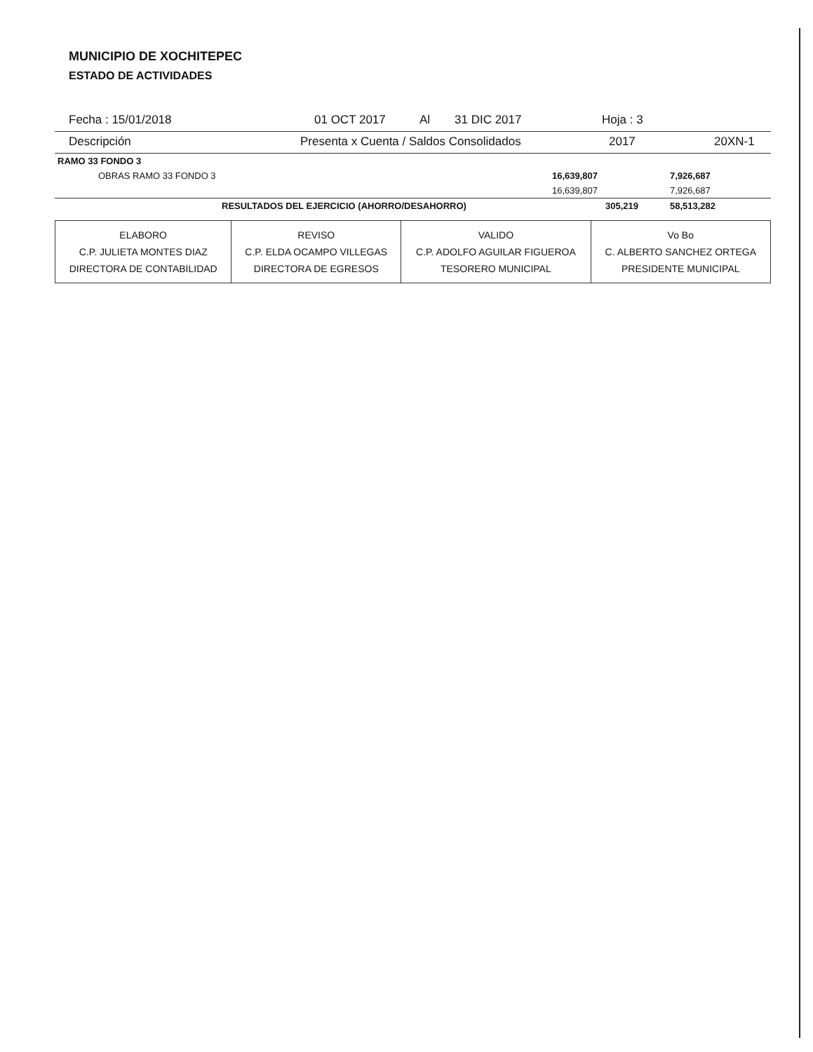MUNICIPIO DE XOCHITEPEC
ESTADO DE ACTIVIDADES
Fecha : 15/01/2018 01 OCT 2017 Al 31 DIC 2017 Hoja : 3
Descripción Presenta x Cuenta / Saldos Consolidados 2017 20XN-1
| RAMO 33 FONDO 3 | | | |
| | OBRAS RAMO 33 FONDO 3 | 16,639,807 | 7,926,687 |
| | | 16,639,807 | 7,926,687 |
| | RESULTADOS DEL EJERCICIO (AHORRO/DESAHORRO) | 305,219 | 58,513,282 |
| ELABORO C.P. JULIETA MONTES DIAZ DIRECTORA DE CONTABILIDAD | REVISO C.P. ELDA OCAMPO VILLEGAS DIRECTORA DE EGRESOS | VALIDO C.P. ADOLFO AGUILAR FIGUEROA TESORERO MUNICIPAL | Vo Bo C. ALBERTO SANCHEZ ORTEGA PRESIDENTE MUNICIPAL |